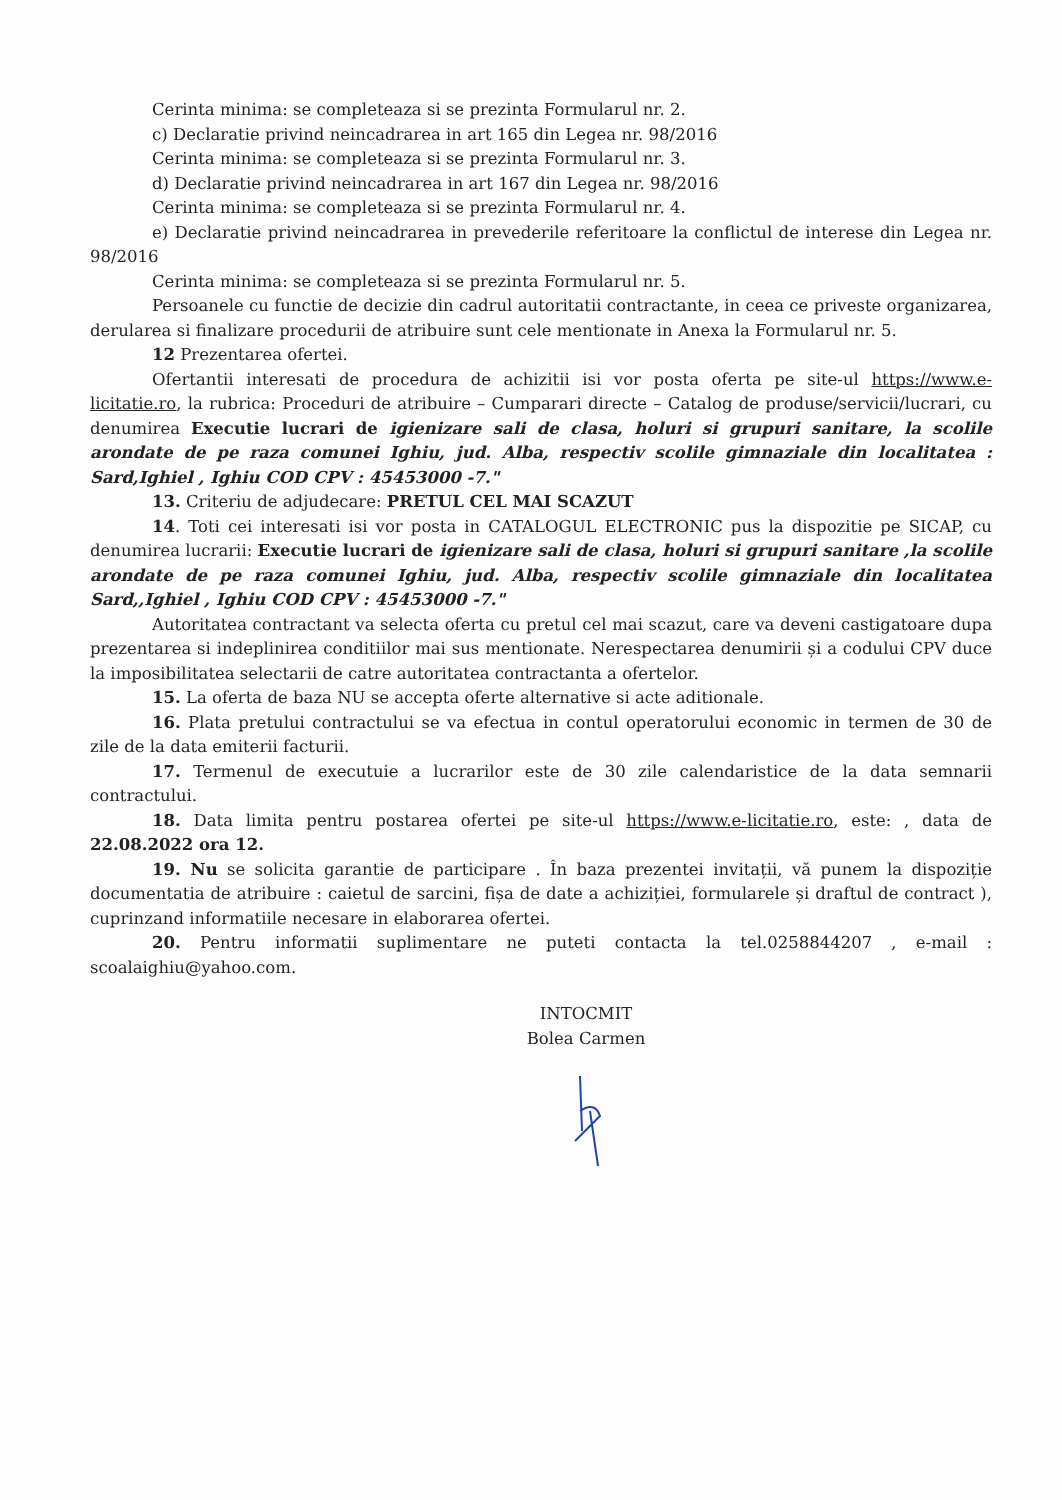Cerinta minima: se completeaza si se prezinta Formularul nr. 2.
c) Declaratie privind neincadrarea in art 165 din Legea nr. 98/2016
Cerinta minima: se completeaza si se prezinta Formularul nr. 3.
d) Declaratie privind neincadrarea in art 167 din Legea nr. 98/2016
Cerinta minima: se completeaza si se prezinta Formularul nr. 4.
e) Declaratie privind neincadrarea in prevederile referitoare la conflictul de interese din Legea nr. 98/2016
Cerinta minima: se completeaza si se prezinta Formularul nr. 5.
Persoanele cu functie de decizie din cadrul autoritatii contractante, in ceea ce priveste organizarea, derularea si finalizare procedurii de atribuire sunt cele mentionate in Anexa la Formularul nr. 5.
12 Prezentarea ofertei.
Ofertantii interesati de procedura de achizitii isi vor posta oferta pe site-ul https://www.e-licitatie.ro, la rubrica: Proceduri de atribuire – Cumparari directe – Catalog de produse/servicii/lucrari, cu denumirea Executie lucrari de igienizare sali de clasa, holuri si grupuri sanitare, la scolile arondate de pe raza comunei Ighiu, jud. Alba, respectiv scolile gimnaziale din localitatea : Sard,Ighiel , Ighiu COD CPV : 45453000 -7."
13. Criteriu de adjudecare: PRETUL CEL MAI SCAZUT
14. Toti cei interesati isi vor posta in CATALOGUL ELECTRONIC pus la dispozitie pe SICAP, cu denumirea lucrarii: Executie lucrari de igienizare sali de clasa, holuri si grupuri sanitare ,la scolile arondate de pe raza comunei Ighiu, jud. Alba, respectiv scolile gimnaziale din localitatea Sard,,Ighiel , Ighiu COD CPV : 45453000 -7."
Autoritatea contractant va selecta oferta cu pretul cel mai scazut, care va deveni castigatoare dupa prezentarea si indeplinirea conditiilor mai sus mentionate. Nerespectarea denumirii și a codului CPV duce la imposibilitatea selectarii de catre autoritatea contractanta a ofertelor.
15. La oferta de baza NU se accepta oferte alternative si acte aditionale.
16. Plata pretului contractului se va efectua in contul operatorului economic in termen de 30 de zile de la data emiterii facturii.
17. Termenul de executuie a lucrarilor este de 30 zile calendaristice de la data semnarii contractului.
18. Data limita pentru postarea ofertei pe site-ul https://www.e-licitatie.ro, este: , data de 22.08.2022 ora 12.
19. Nu se solicita garantie de participare . În baza prezentei invitații, vă punem la dispoziție documentatia de atribuire : caietul de sarcini, fișa de date a achiziției, formularele și draftul de contract ), cuprinzand informatiile necesare in elaborarea ofertei.
20. Pentru informatii suplimentare ne puteti contacta la tel.0258844207 , e-mail : scoalaighiu@yahoo.com.
INTOCMIT
Bolea Carmen